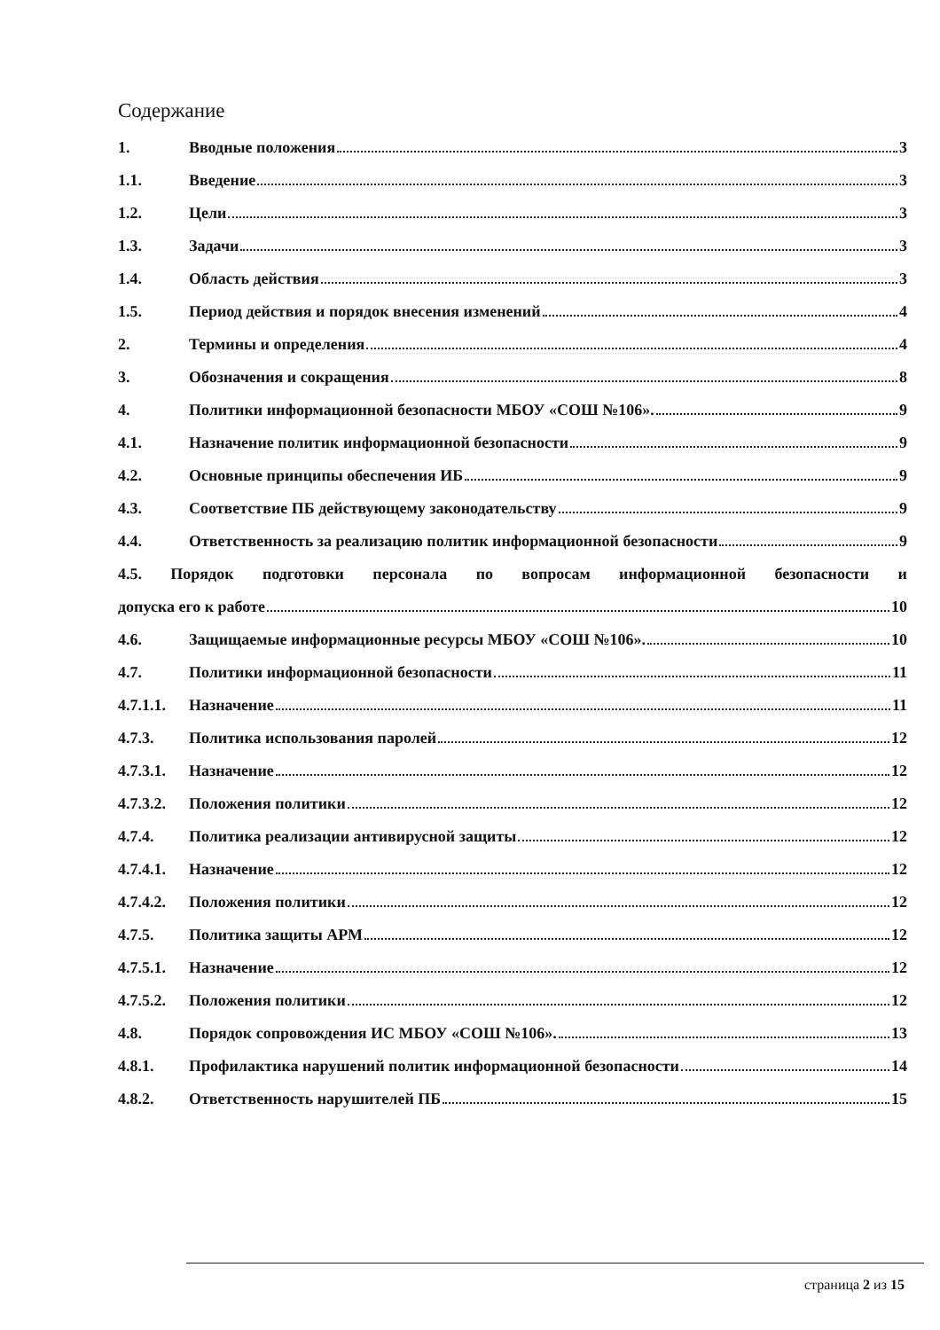Содержание
1. Вводные положения 3
1.1. Введение 3
1.2. Цели 3
1.3. Задачи 3
1.4. Область действия 3
1.5. Период действия и порядок внесения изменений 4
2. Термины и определения 4
3. Обозначения и сокращения 8
4. Политики информационной безопасности МБОУ «СОШ №106». 9
4.1. Назначение политик информационной безопасности 9
4.2. Основные принципы обеспечения ИБ 9
4.3. Соответствие ПБ действующему законодательству 9
4.4. Ответственность за реализацию политик информационной безопасности 9
4.5. Порядок подготовки персонала по вопросам информационной безопасности и
допуска его к работе 10
4.6. Защищаемые информационные ресурсы МБОУ «СОШ №106». 10
4.7. Политики информационной безопасности 11
4.7.1.1. Назначение 11
4.7.3. Политика использования паролей 12
4.7.3.1. Назначение 12
4.7.3.2. Положения политики 12
4.7.4. Политика реализации антивирусной защиты 12
4.7.4.1. Назначение 12
4.7.4.2. Положения политики 12
4.7.5. Политика защиты АРМ 12
4.7.5.1. Назначение 12
4.7.5.2. Положения политики 12
4.8. Порядок сопровождения ИС МБОУ «СОШ №106». 13
4.8.1. Профилактика нарушений политик информационной безопасности 14
4.8.2. Ответственность нарушителей ПБ 15
страница 2 из 15